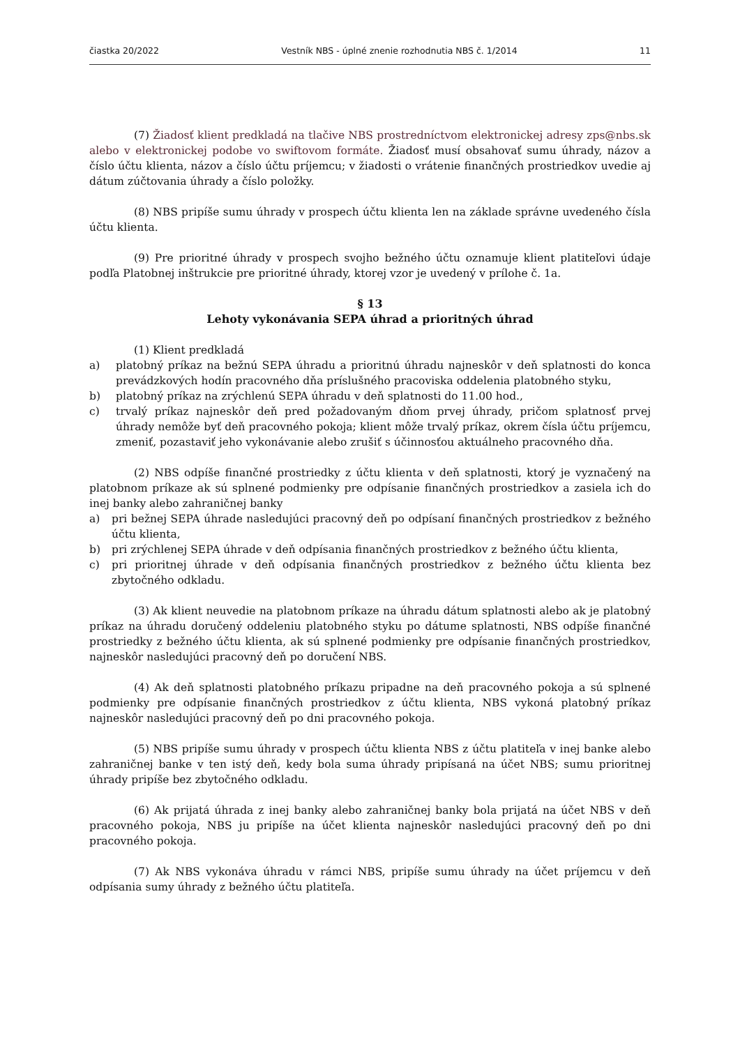čiastka 20/2022 Vestník NBS - úplné znenie rozhodnutia NBS č. 1/2014 11
(7) Žiadosť klient predkladá na tlačive NBS prostredníctvom elektronickej adresy zps@nbs.sk alebo v elektronickej podobe vo swiftovom formáte. Žiadosť musí obsahovať sumu úhrady, názov a číslo účtu klienta, názov a číslo účtu príjemcu; v žiadosti o vrátenie finančných prostriedkov uvedie aj dátum zúčtovania úhrady a číslo položky.
(8) NBS pripíše sumu úhrady v prospech účtu klienta len na základe správne uvedeného čísla účtu klienta.
(9) Pre prioritné úhrady v prospech svojho bežného účtu oznamuje klient platiteľovi údaje podľa Platobnej inštrukcie pre prioritné úhrady, ktorej vzor je uvedený v prílohe č. 1a.
§ 13
Lehoty vykonávania SEPA úhrad a prioritných úhrad
(1) Klient predkladá
a) platobný príkaz na bežnú SEPA úhradu a prioritnú úhradu najneskôr v deň splatnosti do konca prevádzkových hodín pracovného dňa príslušného pracoviska oddelenia platobného styku,
b) platobný príkaz na zrýchlenú SEPA úhradu v deň splatnosti do 11.00 hod.,
c) trvalý príkaz najneskôr deň pred požadovaným dňom prvej úhrady, pričom splatnosť prvej úhrady nemôže byť deň pracovného pokoja; klient môže trvalý príkaz, okrem čísla účtu príjemcu, zmeniť, pozastaviť jeho vykonávanie alebo zrušiť s účinnosťou aktuálneho pracovného dňa.
(2) NBS odpíše finančné prostriedky z účtu klienta v deň splatnosti, ktorý je vyznačený na platobnom príkaze ak sú splnené podmienky pre odpísanie finančných prostriedkov a zasiela ich do inej banky alebo zahraničnej banky
a) pri bežnej SEPA úhrade nasledujúci pracovný deň po odpísaní finančných prostriedkov z bežného účtu klienta,
b) pri zrýchlenej SEPA úhrade v deň odpísania finančných prostriedkov z bežného účtu klienta,
c) pri prioritnej úhrade v deň odpísania finančných prostriedkov z bežného účtu klienta bez zbytočného odkladu.
(3) Ak klient neuvedie na platobnom príkaze na úhradu dátum splatnosti alebo ak je platobný príkaz na úhradu doručený oddeleniu platobného styku po dátume splatnosti, NBS odpíše finančné prostriedky z bežného účtu klienta, ak sú splnené podmienky pre odpísanie finančných prostriedkov, najneskôr nasledujúci pracovný deň po doručení NBS.
(4) Ak deň splatnosti platobného príkazu pripadne na deň pracovného pokoja a sú splnené podmienky pre odpísanie finančných prostriedkov z účtu klienta, NBS vykoná platobný príkaz najneskôr nasledujúci pracovný deň po dni pracovného pokoja.
(5) NBS pripíše sumu úhrady v prospech účtu klienta NBS z účtu platiteľa v inej banke alebo zahraničnej banke v ten istý deň, kedy bola suma úhrady pripísaná na účet NBS; sumu prioritnej úhrady pripíše bez zbytočného odkladu.
(6) Ak prijatá úhrada z inej banky alebo zahraničnej banky bola prijatá na účet NBS v deň pracovného pokoja, NBS ju pripíše na účet klienta najneskôr nasledujúci pracovný deň po dni pracovného pokoja.
(7) Ak NBS vykonáva úhradu v rámci NBS, pripíše sumu úhrady na účet príjemcu v deň odpísania sumy úhrady z bežného účtu platiteľa.